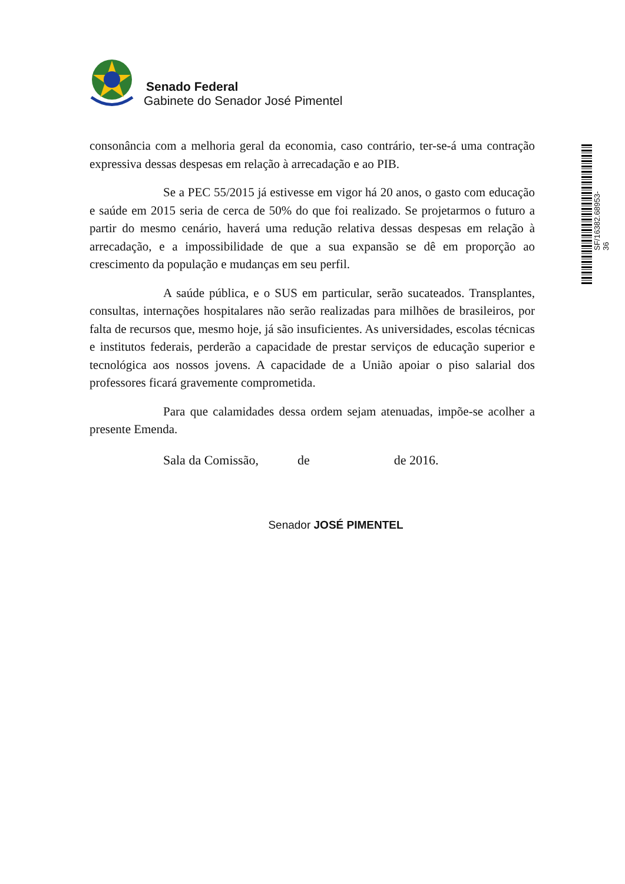Senado Federal
Gabinete do Senador José Pimentel
SF/16382.68953-36
consonância com a melhoria geral da economia, caso contrário, ter-se-á uma contração expressiva dessas despesas em relação à arrecadação e ao PIB.
Se a PEC 55/2015 já estivesse em vigor há 20 anos, o gasto com educação e saúde em 2015 seria de cerca de 50% do que foi realizado. Se projetarmos o futuro a partir do mesmo cenário, haverá uma redução relativa dessas despesas em relação à arrecadação, e a impossibilidade de que a sua expansão se dê em proporção ao crescimento da população e mudanças em seu perfil.
A saúde pública, e o SUS em particular, serão sucateados. Transplantes, consultas, internações hospitalares não serão realizadas para milhões de brasileiros, por falta de recursos que, mesmo hoje, já são insuficientes. As universidades, escolas técnicas e institutos federais, perderão a capacidade de prestar serviços de educação superior e tecnológica aos nossos jovens. A capacidade de a União apoiar o piso salarial dos professores ficará gravemente comprometida.
Para que calamidades dessa ordem sejam atenuadas, impõe-se acolher a presente Emenda.
Sala da Comissão, de de 2016.
Senador JOSÉ PIMENTEL